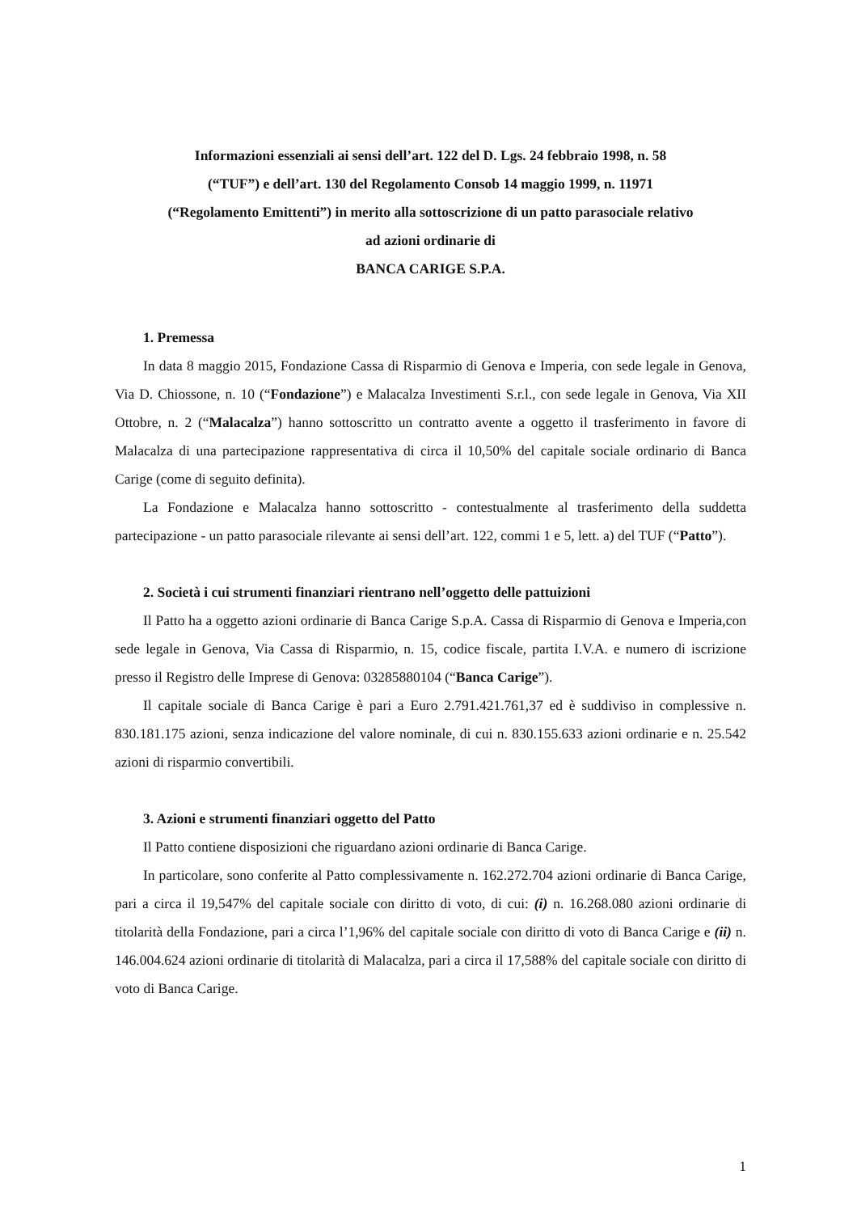Informazioni essenziali ai sensi dell’art. 122 del D. Lgs. 24 febbraio 1998, n. 58
(“TUF”) e dell’art. 130 del Regolamento Consob 14 maggio 1999, n. 11971
(“Regolamento Emittenti”) in merito alla sottoscrizione di un patto parasociale relativo
ad azioni ordinarie di
BANCA CARIGE S.P.A.
1. Premessa
In data 8 maggio 2015, Fondazione Cassa di Risparmio di Genova e Imperia, con sede legale in Genova, Via D. Chiossone, n. 10 (“Fondazione”) e Malacalza Investimenti S.r.l., con sede legale in Genova, Via XII Ottobre, n. 2 (“Malacalza”) hanno sottoscritto un contratto avente a oggetto il trasferimento in favore di Malacalza di una partecipazione rappresentativa di circa il 10,50% del capitale sociale ordinario di Banca Carige (come di seguito definita).
La Fondazione e Malacalza hanno sottoscritto - contestualmente al trasferimento della suddetta partecipazione - un patto parasociale rilevante ai sensi dell’art. 122, commi 1 e 5, lett. a) del TUF (“Patto”).
2. Società i cui strumenti finanziari rientrano nell’oggetto delle pattuizioni
Il Patto ha a oggetto azioni ordinarie di Banca Carige S.p.A. Cassa di Risparmio di Genova e Imperia,con sede legale in Genova, Via Cassa di Risparmio, n. 15, codice fiscale, partita I.V.A. e numero di iscrizione presso il Registro delle Imprese di Genova: 03285880104 (“Banca Carige”).
Il capitale sociale di Banca Carige è pari a Euro 2.791.421.761,37 ed è suddiviso in complessive n. 830.181.175 azioni, senza indicazione del valore nominale, di cui n. 830.155.633 azioni ordinarie e n. 25.542 azioni di risparmio convertibili.
3. Azioni e strumenti finanziari oggetto del Patto
Il Patto contiene disposizioni che riguardano azioni ordinarie di Banca Carige.
In particolare, sono conferite al Patto complessivamente n. 162.272.704 azioni ordinarie di Banca Carige, pari a circa il 19,547% del capitale sociale con diritto di voto, di cui: (i) n. 16.268.080 azioni ordinarie di titolarità della Fondazione, pari a circa l’1,96% del capitale sociale con diritto di voto di Banca Carige e (ii) n. 146.004.624 azioni ordinarie di titolarità di Malacalza, pari a circa il 17,588% del capitale sociale con diritto di voto di Banca Carige.
1